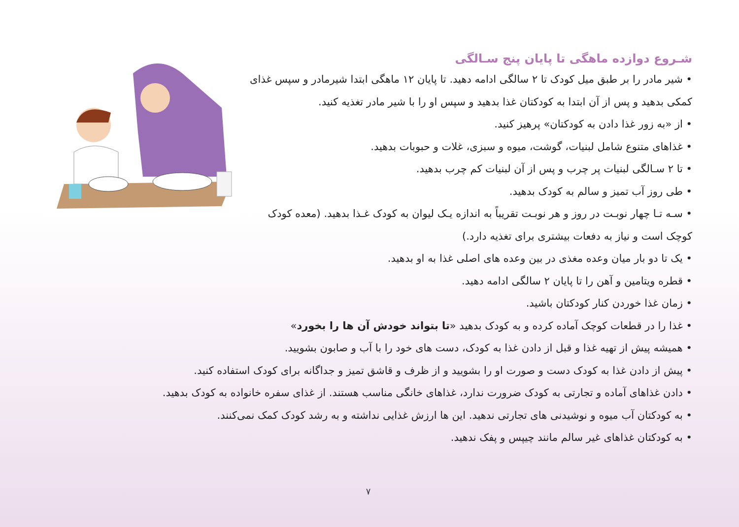شـروع دوازده ماهگی تا پایان پنج سـالگی
• شیر مادر را بر طبق میل کودک تا ۲ سالگی ادامه دهید. تا پایان ۱۲ ماهگی ابتدا شیرمادر و سپس غذای کمکی بدهید و پس از آن ابتدا به کودکتان غذا بدهید و سپس او را با شیر مادر تغذیه کنید.
• از «به زور غذا دادن به کودکتان» پرهیز کنید.
• غذاهای متنوع شامل لبنیات، گوشت، میوه و سبزی، غلات و حبوبات بدهید.
• تا ۲ سـالگی لبنیات پر چرب و پس از آن لبنیات کم چرب بدهید.
• طی روز آب تمیز و سالم به کودک بدهید.
• سـه تـا چهار نوبـت در روز و هر نوبـت تقریباً به اندازه یـک لیوان به کودک غـذا بدهید. (معده کودک کوچک است و نیاز به دفعات بیشتری برای تغذیه دارد.)
• یک تا دو بار میان وعده مغذی در بین وعده های اصلی غذا به او بدهید.
• قطره ویتامین و آهن را تا پایان ۲ سالگی ادامه دهید.
• زمان غذا خوردن کنار کودکتان باشید.
• غذا را در قطعات کوچک آماده کرده و به کودک بدهید «تا بتواند خودش آن ها را بخورد»
• همیشه پیش از تهیه غذا و قبل از دادن غذا به کودک، دست های خود را با آب و صابون بشویید.
• پیش از دادن غذا به کودک دست و صورت او را بشویید و از ظرف و قاشق تمیز و جداگانه برای کودک استفاده کنید.
• دادن غذاهای آماده و تجارتی به کودک ضرورت ندارد، غذاهای خانگی مناسب هستند. از غذای سفره خانواده به کودک بدهید.
• به کودکتان آب میوه و نوشیدنی های تجارتی ندهید. این ها ارزش غذایی نداشته و به رشد کودک کمک نمی‌کنند.
• به کودکتان غذاهای غیر سالم مانند چیپس و پفک ندهید.
۷